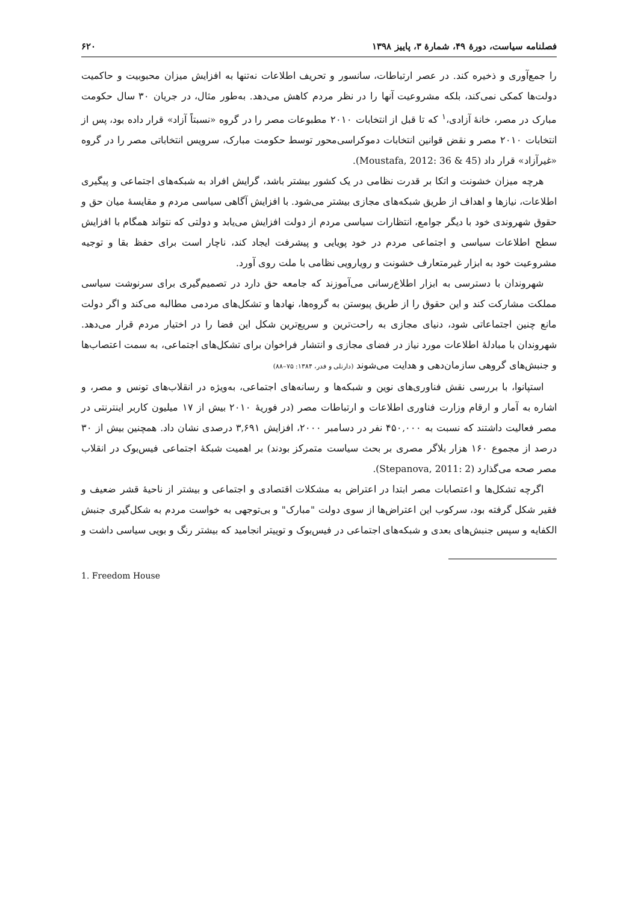فصلنامه سیاست، دورۀ ۴۹، شمارۀ ۳، پاییز ۱۳۹۸ ۶۲۰
را جمع‌آوری و ذخیره کند. در عصر ارتباطات، سانسور و تحریف اطلاعات نه‌تنها به افزایش میزان محبوبیت و حاکمیت دولت‌ها کمکی نمی‌کند، بلکه مشروعیت آنها را در نظر مردم کاهش می‌دهد. به‌طور مثال، در جریان ۳۰ سال حکومت مبارک در مصر، خانۀ آزادی،<sup>۱</sup> که تا قبل از انتخابات ۲۰۱۰ مطبوعات مصر را در گروه «نسبتاً آزاد» قرار داده بود، پس از انتخابات ۲۰۱۰ مصر و نقض قوانین انتخابات دموکراسی‌محور توسط حکومت مبارک، سرویس انتخاباتی مصر را در گروه «غیرآزاد» قرار داد (Moustafa, 2012: 36 & 45).
هرچه میزان خشونت و اتکا بر قدرت نظامی در یک کشور بیشتر باشد، گرایش افراد به شبکه‌های اجتماعی و پیگیری اطلاعات، نیازها و اهداف از طریق شبکه‌های مجازی بیشتر می‌شود. با افزایش آگاهی سیاسی مردم و مقایسۀ میان حق و حقوق شهروندی خود با دیگر جوامع، انتظارات سیاسی مردم از دولت افزایش می‌یابد و دولتی که نتواند همگام با افزایش سطح اطلاعات سیاسی و اجتماعی مردم در خود پویایی و پیشرفت ایجاد کند، ناچار است برای حفظ بقا و توجیه مشروعیت خود به ابزار غیرمتعارف خشونت و رویارویی نظامی با ملت روی آورد.
شهروندان با دسترسی به ابزار اطلاع‌رسانی می‌آموزند که جامعه حق دارد در تصمیم‌گیری برای سرنوشت سیاسی مملکت مشارکت کند و این حقوق را از طریق پیوستن به گروه‌ها، نهادها و تشکل‌های مردمی مطالبه می‌کند و اگر دولت مانع چنین اجتماعاتی شود، دنیای مجازی به راحت‌ترین و سریع‌ترین شکل این فضا را در اختیار مردم قرار می‌دهد. شهروندان با مبادلۀ اطلاعات مورد نیاز در فضای مجازی و انتشار فراخوان برای تشکل‌های اجتماعی، به سمت اعتصاب‌ها و جنبش‌های گروهی سازمان‌دهی و هدایت می‌شوند (دارنلی و فدر، ۱۳۸۴: ۷۵–۸۸)
استپانوا، با بررسی نقش فناوری‌های نوین و شبکه‌ها و رسانه‌های اجتماعی، به‌ویژه در انقلاب‌های تونس و مصر، و اشاره به آمار و ارقام وزارت فناوری اطلاعات و ارتباطات مصر (در فوریۀ ۲۰۱۰ بیش از ۱۷ میلیون کاربر اینترنتی در مصر فعالیت داشتند که نسبت به ۴۵۰,۰۰۰ نفر در دسامبر ۲۰۰۰، افزایش ۳,۶۹۱ درصدی نشان داد. همچنین بیش از ۳۰ درصد از مجموع ۱۶۰ هزار بلاگر مصری بر بحث سیاست متمرکز بودند) بر اهمیت شبکۀ اجتماعی فیس‌بوک در انقلاب مصر صحه می‌گذارد (Stepanova, 2011: 2).
اگرچه تشکل‌ها و اعتصابات مصر ابتدا در اعتراض به مشکلات اقتصادی و اجتماعی و بیشتر از ناحیۀ قشر ضعیف و فقیر شکل گرفته بود، سرکوب این اعتراض‌ها از سوی دولت "مبارک" و بی‌توجهی به خواست مردم به شکل‌گیری جنبش الکفایه و سپس جنبش‌های بعدی و شبکه‌های اجتماعی در فیس‌بوک و توییتر انجامید که بیشتر رنگ و بویی سیاسی داشت و
1. Freedom House